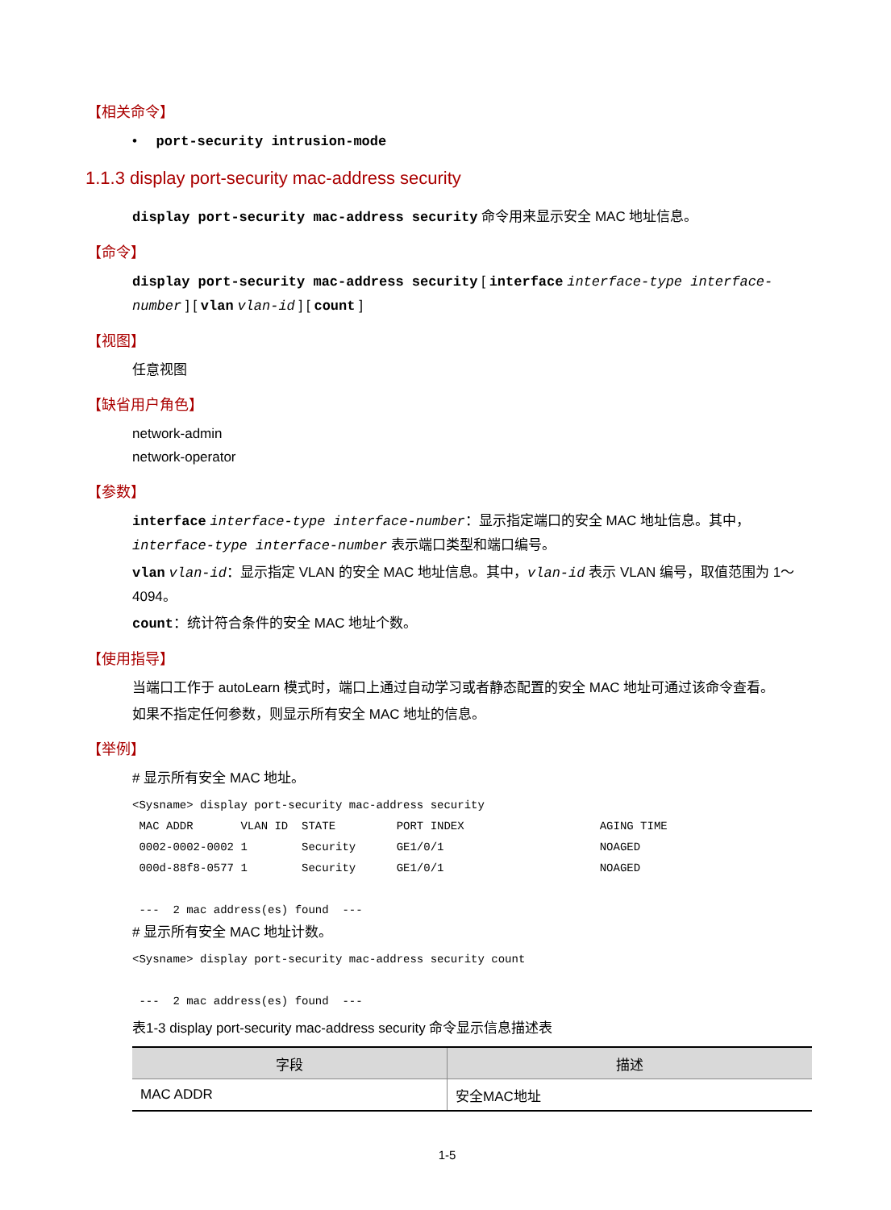【相关命令】
• port-security intrusion-mode
1.1.3 display port-security mac-address security
display port-security mac-address security 命令用来显示安全 MAC 地址信息。
【命令】
display port-security mac-address security [ interface interface-type interface-number ] [ vlan vlan-id ] [ count ]
【视图】
任意视图
【缺省用户角色】
network-admin
network-operator
【参数】
interface interface-type interface-number：显示指定端口的安全 MAC 地址信息。其中，interface-type interface-number 表示端口类型和端口编号。
vlan vlan-id：显示指定 VLAN 的安全 MAC 地址信息。其中，vlan-id 表示 VLAN 编号，取值范围为 1～4094。
count：统计符合条件的安全 MAC 地址个数。
【使用指导】
当端口工作于 autoLearn 模式时，端口上通过自动学习或者静态配置的安全 MAC 地址可通过该命令查看。
如果不指定任何参数，则显示所有安全 MAC 地址的信息。
【举例】
# 显示所有安全 MAC 地址。
<Sysname> display port-security mac-address security
 MAC ADDR       VLAN ID  STATE         PORT INDEX                    AGING TIME
 0002-0002-0002 1        Security      GE1/0/1                       NOAGED
 000d-88f8-0577 1        Security      GE1/0/1                       NOAGED

 ---  2 mac address(es) found  ---
# 显示所有安全 MAC 地址计数。
<Sysname> display port-security mac-address security count

 ---  2 mac address(es) found  ---
表1-3 display port-security mac-address security 命令显示信息描述表
| 字段 | 描述 |
| --- | --- |
| MAC ADDR | 安全MAC地址 |
1-5